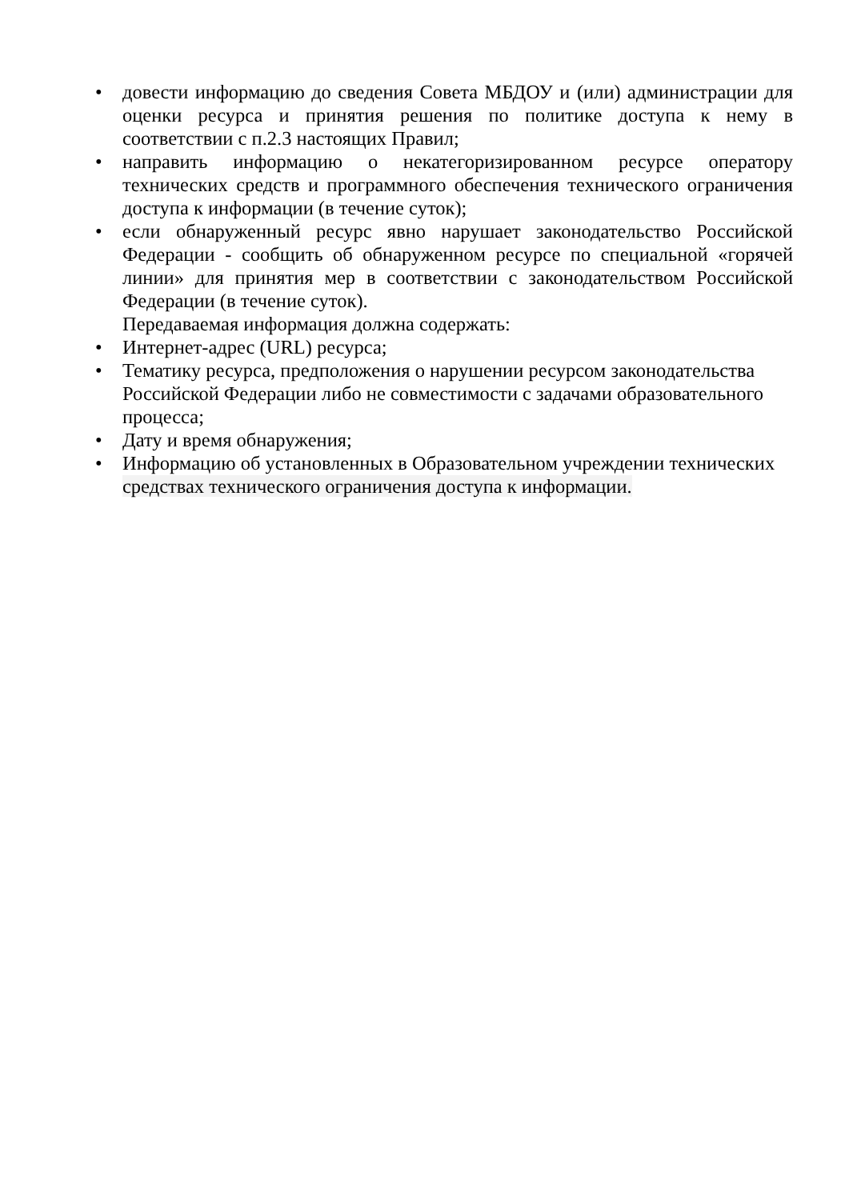• довести информацию до сведения Совета МБДОУ и (или) администрации для оценки ресурса и принятия решения по политике доступа к нему в соответствии с п.2.3 настоящих Правил;
• направить информацию о некатегоризированном ресурсе оператору технических средств и программного обеспечения технического ограничения доступа к информации (в течение суток);
• если обнаруженный ресурс явно нарушает законодательство Российской Федерации - сообщить об обнаруженном ресурсе по специальной «горячей линии» для принятия мер в соответствии с законодательством Российской Федерации (в течение суток).
Передаваемая информация должна содержать:
• Интернет-адрес (URL) ресурса;
• Тематику ресурса, предположения о нарушении ресурсом законодательства Российской Федерации либо не совместимости с задачами образовательного процесса;
• Дату и время обнаружения;
• Информацию об установленных в Образовательном учреждении технических средствах технического ограничения доступа к информации.